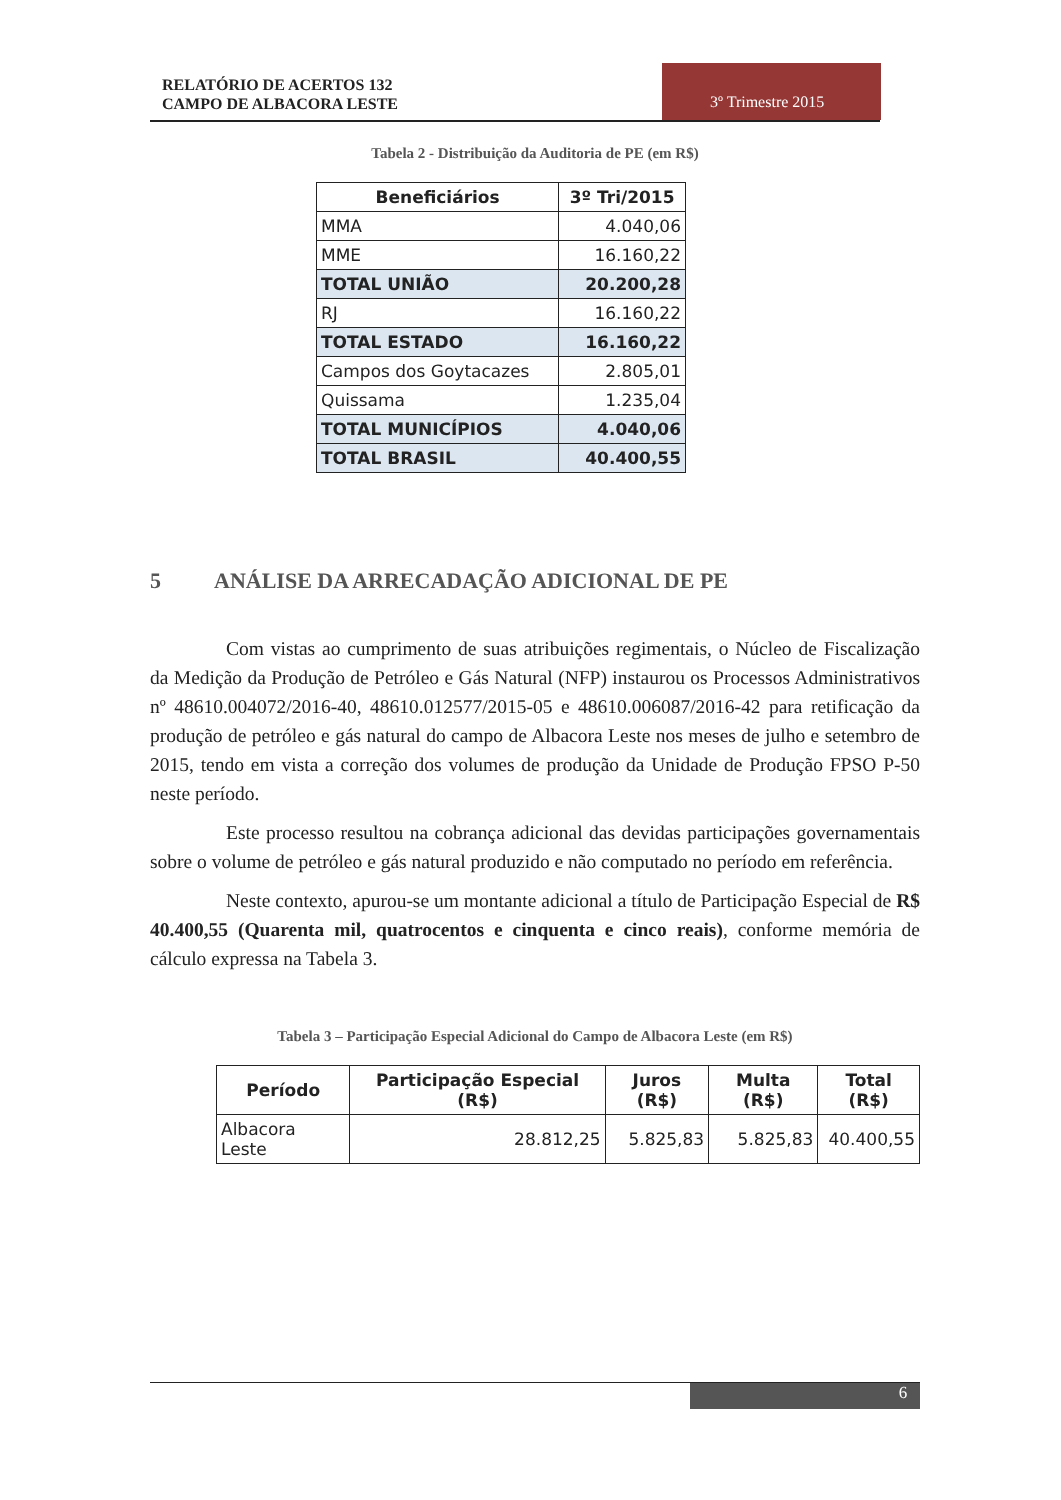RELATÓRIO DE ACERTOS 132
CAMPO DE ALBACORA LESTE
3º Trimestre 2015
Tabela 2 - Distribuição da Auditoria de PE (em R$)
| Beneficiários | 3º Tri/2015 |
| --- | --- |
| MMA | 4.040,06 |
| MME | 16.160,22 |
| TOTAL UNIÃO | 20.200,28 |
| RJ | 16.160,22 |
| TOTAL ESTADO | 16.160,22 |
| Campos dos Goytacazes | 2.805,01 |
| Quissama | 1.235,04 |
| TOTAL MUNICÍPIOS | 4.040,06 |
| TOTAL BRASIL | 40.400,55 |
5 ANÁLISE DA ARRECADAÇÃO ADICIONAL DE PE
Com vistas ao cumprimento de suas atribuições regimentais, o Núcleo de Fiscalização da Medição da Produção de Petróleo e Gás Natural (NFP) instaurou os Processos Administrativos nº 48610.004072/2016-40, 48610.012577/2015-05 e 48610.006087/2016-42 para retificação da produção de petróleo e gás natural do campo de Albacora Leste nos meses de julho e setembro de 2015, tendo em vista a correção dos volumes de produção da Unidade de Produção FPSO P-50 neste período.
Este processo resultou na cobrança adicional das devidas participações governamentais sobre o volume de petróleo e gás natural produzido e não computado no período em referência.
Neste contexto, apurou-se um montante adicional a título de Participação Especial de R$ 40.400,55 (Quarenta mil, quatrocentos e cinquenta e cinco reais), conforme memória de cálculo expressa na Tabela 3.
Tabela 3 – Participação Especial Adicional do Campo de Albacora Leste (em R$)
| Período | Participação Especial (R$) | Juros (R$) | Multa (R$) | Total (R$) |
| --- | --- | --- | --- | --- |
| Albacora Leste | 28.812,25 | 5.825,83 | 5.825,83 | 40.400,55 |
6